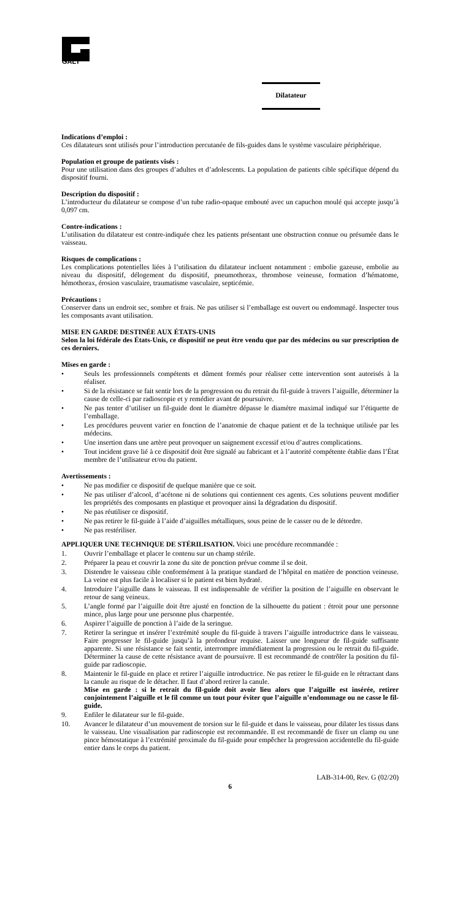GALT
Dilatateur
Indications d’emploi :
Ces dilatateurs sont utilisés pour l’introduction percutanée de fils-guides dans le système vasculaire périphérique.
Population et groupe de patients visés :
Pour une utilisation dans des groupes d’adultes et d’adolescents. La population de patients cible spécifique dépend du dispositif fourni.
Description du dispositif :
L’introducteur du dilatateur se compose d’un tube radio-opaque embouté avec un capuchon moulé qui accepte jusqu’à 0,097 cm.
Contre-indications :
L’utilisation du dilatateur est contre-indiquée chez les patients présentant une obstruction connue ou présumée dans le vaisseau.
Risques de complications :
Les complications potentielles liées à l’utilisation du dilatateur incluent notamment : embolie gazeuse, embolie au niveau du dispositif, délogement du dispositif, pneumothorax, thrombose veineuse, formation d’hématome, hémothorax, érosion vasculaire, traumatisme vasculaire, septicémie.
Précautions :
Conserver dans un endroit sec, sombre et frais. Ne pas utiliser si l’emballage est ouvert ou endommagé. Inspecter tous les composants avant utilisation.
MISE EN GARDE DESTINÉE AUX ÉTATS-UNIS
Selon la loi fédérale des États-Unis, ce dispositif ne peut être vendu que par des médecins ou sur prescription de ces derniers.
Mises en garde :
• Seuls les professionnels compétents et dûment formés pour réaliser cette intervention sont autorisés à la réaliser.
• Si de la résistance se fait sentir lors de la progression ou du retrait du fil-guide à travers l’aiguille, déterminer la cause de celle-ci par radioscopie et y remédier avant de poursuivre.
• Ne pas tenter d’utiliser un fil-guide dont le diamètre dépasse le diamètre maximal indiqué sur l’étiquette de l’emballage.
• Les procédures peuvent varier en fonction de l’anatomie de chaque patient et de la technique utilisée par les médecins.
• Une insertion dans une artère peut provoquer un saignement excessif et/ou d’autres complications.
• Tout incident grave lié à ce dispositif doit être signalé au fabricant et à l’autorité compétente établie dans l’État membre de l’utilisateur et/ou du patient.
Avertissements :
• Ne pas modifier ce dispositif de quelque manière que ce soit.
• Ne pas utiliser d’alcool, d’acétone ni de solutions qui contiennent ces agents. Ces solutions peuvent modifier les propriétés des composants en plastique et provoquer ainsi la dégradation du dispositif.
• Ne pas réutiliser ce dispositif.
• Ne pas retirer le fil-guide à l’aide d’aiguilles métalliques, sous peine de le casser ou de le détordre.
• Ne pas restériliser.
APPLIQUER UNE TECHNIQUE DE STÉRILISATION. Voici une procédure recommandée :
1. Ouvrir l’emballage et placer le contenu sur un champ stérile.
2. Préparer la peau et couvrir la zone du site de ponction prévue comme il se doit.
3. Distendre le vaisseau cible conformément à la pratique standard de l’hôpital en matière de ponction veineuse. La veine est plus facile à localiser si le patient est bien hydraté.
4. Introduire l’aiguille dans le vaisseau. Il est indispensable de vérifier la position de l’aiguille en observant le retour de sang veineux.
5. L’angle formé par l’aiguille doit être ajusté en fonction de la silhouette du patient : étroit pour une personne mince, plus large pour une personne plus charpentée.
6. Aspirer l’aiguille de ponction à l’aide de la seringue.
7. Retirer la seringue et insérer l’extrémité souple du fil-guide à travers l’aiguille introductrice dans le vaisseau. Faire progresser le fil-guide jusqu’à la profondeur requise. Laisser une longueur de fil-guide suffisante apparente. Si une résistance se fait sentir, interrompre immédiatement la progression ou le retrait du fil-guide. Déterminer la cause de cette résistance avant de poursuivre. Il est recommandé de contrôler la position du fil-guide par radioscopie.
8. Maintenir le fil-guide en place et retirer l’aiguille introductrice. Ne pas retirer le fil-guide en le rétractant dans la canule au risque de le détacher. Il faut d’abord retirer la canule.
Mise en garde : si le retrait du fil-guide doit avoir lieu alors que l’aiguille est insérée, retirer conjointement l’aiguille et le fil comme un tout pour éviter que l’aiguille n’endommage ou ne casse le fil-guide.
9. Enfiler le dilatateur sur le fil-guide.
10. Avancer le dilatateur d’un mouvement de torsion sur le fil-guide et dans le vaisseau, pour dilater les tissus dans le vaisseau. Une visualisation par radioscopie est recommandée. Il est recommandé de fixer un clamp ou une pince hémostatique à l’extrémité proximale du fil-guide pour empêcher la progression accidentelle du fil-guide entier dans le corps du patient.
LAB-314-00, Rev. G (02/20)
6